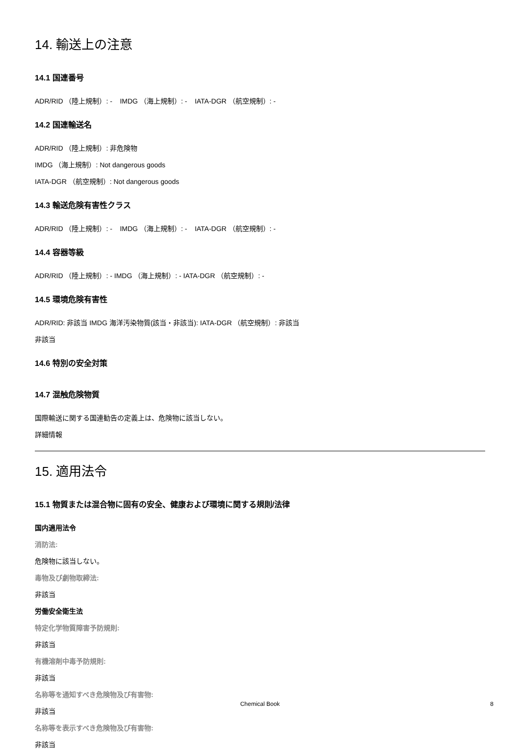14. 輸送上の注意
14.1 国連番号
ADR/RID （陸上規制）: - IMDG （海上規制）: - IATA-DGR （航空規制）: -
14.2 国連輸送名
ADR/RID （陸上規制）: 非危険物
IMDG （海上規制）: Not dangerous goods
IATA-DGR （航空規制）: Not dangerous goods
14.3 輸送危険有害性クラス
ADR/RID （陸上規制）: - IMDG （海上規制）: - IATA-DGR （航空規制）: -
14.4 容器等級
ADR/RID （陸上規制）: - IMDG （海上規制）: - IATA-DGR （航空規制）: -
14.5 環境危険有害性
ADR/RID: 非該当 IMDG 海洋汚染物質(該当・非該当): IATA-DGR （航空規制）: 非該当
非該当
14.6 特別の安全対策
14.7 混触危険物質
国際輸送に関する国連勧告の定義上は、危険物に該当しない。
詳細情報
15. 適用法令
15.1 物質または混合物に固有の安全、健康および環境に関する規則/法律
国内適用法令
消防法:
危険物に該当しない。
毒物及び劇物取締法:
非該当
労働安全衛生法
特定化学物質障害予防規則:
非該当
有機溶剤中毒予防規則:
非該当
名称等を通知すべき危険物及び有害物:
非該当
名称等を表示すべき危険物及び有害物:
非該当
Chemical Book
8